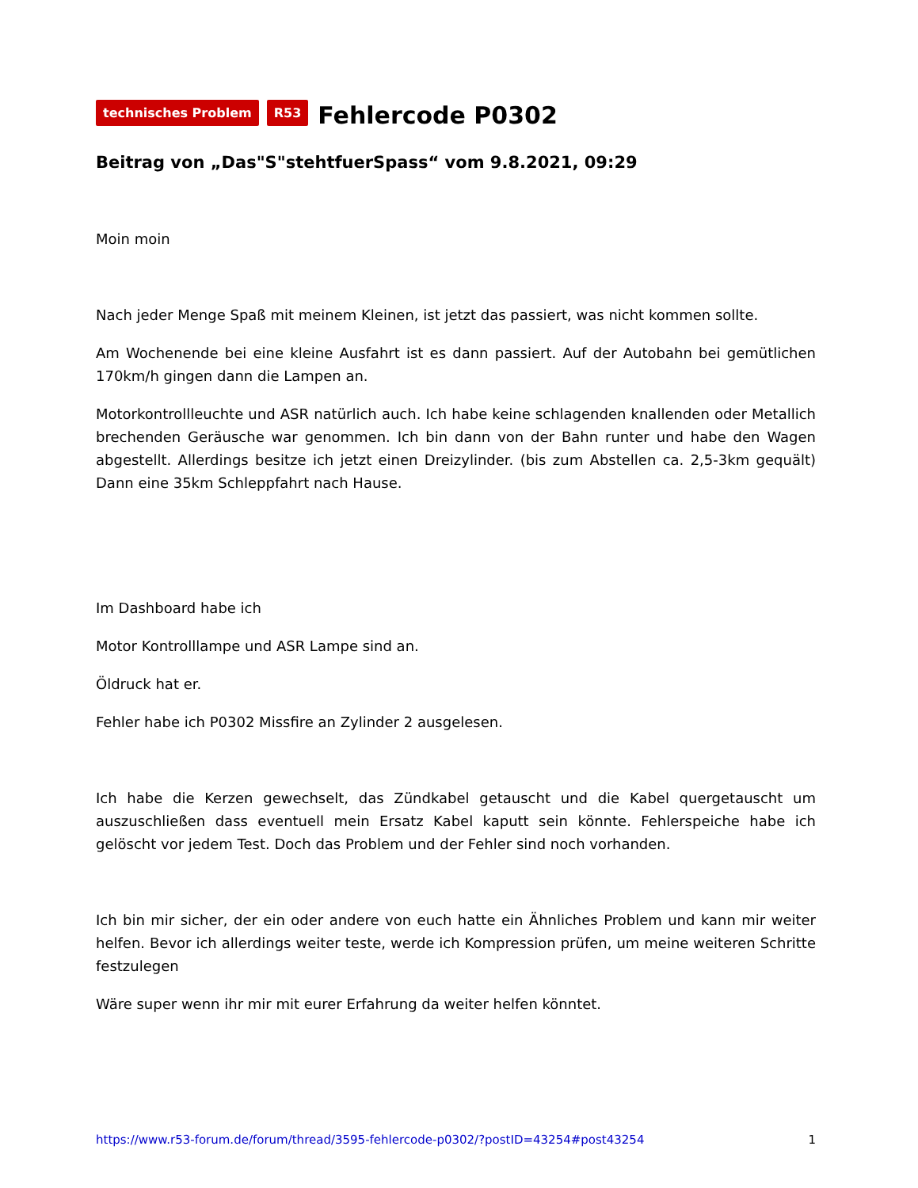technisches Problem R53
Fehlercode P0302
Beitrag von „Das"S"stehtfuerSpass“ vom 9.8.2021, 09:29
Moin moin
Nach jeder Menge Spaß mit meinem Kleinen, ist jetzt das passiert, was nicht kommen sollte.
Am Wochenende bei eine kleine Ausfahrt ist es dann passiert. Auf der Autobahn bei gemütlichen 170km/h gingen dann die Lampen an.
Motorkontrollleuchte und ASR natürlich auch. Ich habe keine schlagenden knallenden oder Metallich brechenden Geräusche war genommen. Ich bin dann von der Bahn runter und habe den Wagen abgestellt. Allerdings besitze ich jetzt einen Dreizylinder. (bis zum Abstellen ca. 2,5-3km gequält) Dann eine 35km Schleppfahrt nach Hause.
Im Dashboard habe ich
Motor Kontrolllampe und ASR Lampe sind an.
Öldruck hat er.
Fehler habe ich P0302 Missfire an Zylinder 2 ausgelesen.
Ich habe die Kerzen gewechselt, das Zündkabel getauscht und die Kabel quergetauscht um auszuschließen dass eventuell mein Ersatz Kabel kaputt sein könnte. Fehlerspeiche habe ich gelöscht vor jedem Test. Doch das Problem und der Fehler sind noch vorhanden.
Ich bin mir sicher, der ein oder andere von euch hatte ein Ähnliches Problem und kann mir weiter helfen. Bevor ich allerdings weiter teste, werde ich Kompression prüfen, um meine weiteren Schritte festzulegen
Wäre super wenn ihr mir mit eurer Erfahrung da weiter helfen könntet.
https://www.r53-forum.de/forum/thread/3595-fehlercode-p0302/?postID=43254#post43254 1